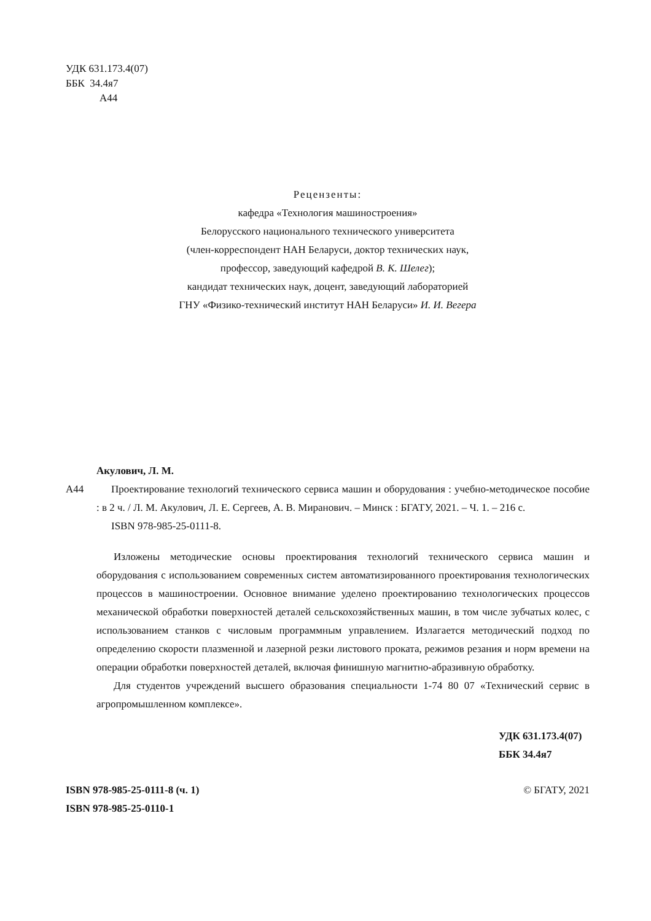УДК 631.173.4(07)
ББК 34.4я7
А44
Рецензенты:
кафедра «Технология машиностроения»
Белорусского национального технического университета
(член-корреспондент НАН Беларуси, доктор технических наук,
профессор, заведующий кафедрой В. К. Шелег);
кандидат технических наук, доцент, заведующий лабораторией
ГНУ «Физико-технический институт НАН Беларуси» И. И. Вегера
Акулович, Л. М.
А44 Проектирование технологий технического сервиса машин и оборудования : учебно-методическое пособие : в 2 ч. / Л. М. Акулович, Л. Е. Сергеев, А. В. Миранович. – Минск : БГАТУ, 2021. – Ч. 1. – 216 с.
ISBN 978-985-25-0111-8.
Изложены методические основы проектирования технологий технического сервиса машин и оборудования с использованием современных систем автоматизированного проектирования технологических процессов в машиностроении. Основное внимание уделено проектированию технологических процессов механической обработки поверхностей деталей сельскохозяйственных машин, в том числе зубчатых колес, с использованием станков с числовым программным управлением. Излагается методический подход по определению скорости плазменной и лазерной резки листового проката, режимов резания и норм времени на операции обработки поверхностей деталей, включая финишную магнитно-абразивную обработку.
Для студентов учреждений высшего образования специальности 1-74 80 07 «Технический сервис в агропромышленном комплексе».
УДК 631.173.4(07)
ББК 34.4я7
ISBN 978-985-25-0111-8 (ч. 1)
ISBN 978-985-25-0110-1
© БГАТУ, 2021